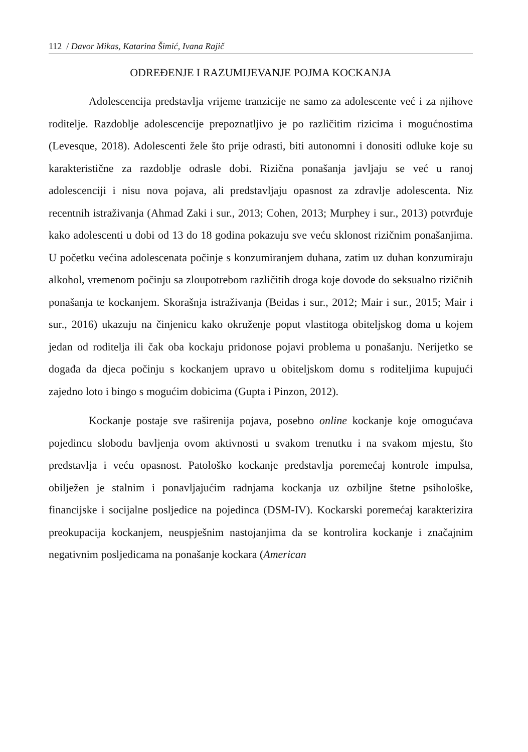112 / Davor Mikas, Katarina Šimić, Ivana Rajič
ODREĐENJE I RAZUMIJEVANJE POJMA KOCKANJA
Adolescencija predstavlja vrijeme tranzicije ne samo za adolescente već i za njihove roditelje. Razdoblje adolescencije prepoznatljivo je po različitim rizicima i mogućnostima (Levesque, 2018). Adolescenti žele što prije odrasti, biti autonomni i donositi odluke koje su karakteristične za razdoblje odrasle dobi. Rizična ponašanja javljaju se već u ranoj adolescenciji i nisu nova pojava, ali predstavljaju opasnost za zdravlje adolescenta. Niz recentnih istraživanja (Ahmad Zaki i sur., 2013; Cohen, 2013; Murphey i sur., 2013) potvrđuje kako adolescenti u dobi od 13 do 18 godina pokazuju sve veću sklonost rizičnim ponašanjima. U početku većina adolescenata počinje s konzumiranjem duhana, zatim uz duhan konzumiraju alkohol, vremenom počinju sa zloupotrebom različitih droga koje dovode do seksualno rizičnih ponašanja te kockanjem. Skorašnja istraživanja (Beidas i sur., 2012; Mair i sur., 2015; Mair i sur., 2016) ukazuju na činjenicu kako okruženje poput vlastitoga obiteljskog doma u kojem jedan od roditelja ili čak oba kockaju pridonose pojavi problema u ponašanju. Nerijetko se događa da djeca počinju s kockanjem upravo u obiteljskom domu s roditeljima kupujući zajedno loto i bingo s mogućim dobicima (Gupta i Pinzon, 2012).
Kockanje postaje sve raširenija pojava, posebno online kockanje koje omogućava pojedincu slobodu bavljenja ovom aktivnosti u svakom trenutku i na svakom mjestu, što predstavlja i veću opasnost. Patološko kockanje predstavlja poremećaj kontrole impulsa, obilježen je stalnim i ponavljajućim radnjama kockanja uz ozbiljne štetne psihološke, financijske i socijalne posljedice na pojedinca (DSM-IV). Kockarski poremećaj karakterizira preokupacija kockanjem, neuspješnim nastojanjima da se kontrolira kockanje i značajnim negativnim posljedicama na ponašanje kockara (American